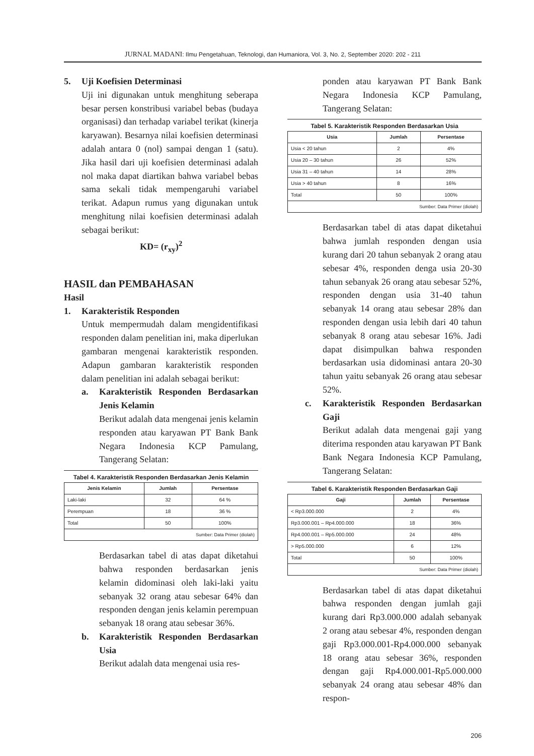JURNAL MADANI: Ilmu Pengetahuan, Teknologi, dan Humaniora, Vol. 3, No. 2, September 2020: 202 - 211
5. Uji Koefisien Determinasi
Uji ini digunakan untuk menghitung seberapa besar persen konstribusi variabel bebas (budaya organisasi) dan terhadap variabel terikat (kinerja karyawan). Besarnya nilai koefisien determinasi adalah antara 0 (nol) sampai dengan 1 (satu). Jika hasil dari uji koefisien determinasi adalah nol maka dapat diartikan bahwa variabel bebas sama sekali tidak mempengaruhi variabel terikat. Adapun rumus yang digunakan untuk menghitung nilai koefisien determinasi adalah sebagai berikut:
KD= (r<sub>xy</sub>)<sup>2</sup>
HASIL dan PEMBAHASAN
Hasil
1. Karakteristik Responden
Untuk mempermudah dalam mengidentifikasi responden dalam penelitian ini, maka diperlukan gambaran mengenai karakteristik responden. Adapun gambaran karakteristik responden dalam penelitian ini adalah sebagai berikut:
a. Karakteristik Responden Berdasarkan Jenis Kelamin
Berikut adalah data mengenai jenis kelamin responden atau karyawan PT Bank Bank Negara Indonesia KCP Pamulang, Tangerang Selatan:
Tabel 4. Karakteristik Responden Berdasarkan Jenis Kelamin
| Jenis Kelamin | Jumlah | Persentase |
| --- | --- | --- |
| Laki-laki | 32 | 64 % |
| Perempuan | 18 | 36 % |
| Total | 50 | 100% |
| Sumber: Data Primer (diolah) | | |
Berdasarkan tabel di atas dapat diketahui bahwa responden berdasarkan jenis kelamin didominasi oleh laki-laki yaitu sebanyak 32 orang atau sebesar 64% dan responden dengan jenis kelamin perempuan sebanyak 18 orang atau sebesar 36%.
b. Karakteristik Responden Berdasarkan Usia
Berikut adalah data mengenai usia res-
ponden atau karyawan PT Bank Bank Negara Indonesia KCP Pamulang, Tangerang Selatan:
Tabel 5. Karakteristik Responden Berdasarkan Usia
| Usia | Jumlah | Persentase |
| --- | --- | --- |
| Usia < 20 tahun | 2 | 4% |
| Usia 20 – 30 tahun | 26 | 52% |
| Usia 31 – 40 tahun | 14 | 28% |
| Usia > 40 tahun | 8 | 16% |
| Total | 50 | 100% |
| Sumber: Data Primer (diolah) | | |
Berdasarkan tabel di atas dapat diketahui bahwa jumlah responden dengan usia kurang dari 20 tahun sebanyak 2 orang atau sebesar 4%, responden denga usia 20-30 tahun sebanyak 26 orang atau sebesar 52%, responden dengan usia 31-40 tahun sebanyak 14 orang atau sebesar 28% dan responden dengan usia lebih dari 40 tahun sebanyak 8 orang atau sebesar 16%. Jadi dapat disimpulkan bahwa responden berdasarkan usia didominasi antara 20-30 tahun yaitu sebanyak 26 orang atau sebesar 52%.
c. Karakteristik Responden Berdasarkan Gaji
Berikut adalah data mengenai gaji yang diterima responden atau karyawan PT Bank Bank Negara Indonesia KCP Pamulang, Tangerang Selatan:
Tabel 6. Karakteristik Responden Berdasarkan Gaji
| Gaji | Jumlah | Persentase |
| --- | --- | --- |
| < Rp3.000.000 | 2 | 4% |
| Rp3.000.001 – Rp4.000.000 | 18 | 36% |
| Rp4.000.001 – Rp5.000.000 | 24 | 48% |
| > Rp5.000.000 | 6 | 12% |
| Total | 50 | 100% |
| Sumber: Data Primer (diolah) | | |
Berdasarkan tabel di atas dapat diketahui bahwa responden dengan jumlah gaji kurang dari Rp3.000.000 adalah sebanyak 2 orang atau sebesar 4%, responden dengan gaji Rp3.000.001-Rp4.000.000 sebanyak 18 orang atau sebesar 36%, responden dengan gaji Rp4.000.001-Rp5.000.000 sebanyak 24 orang atau sebesar 48% dan respon-
206